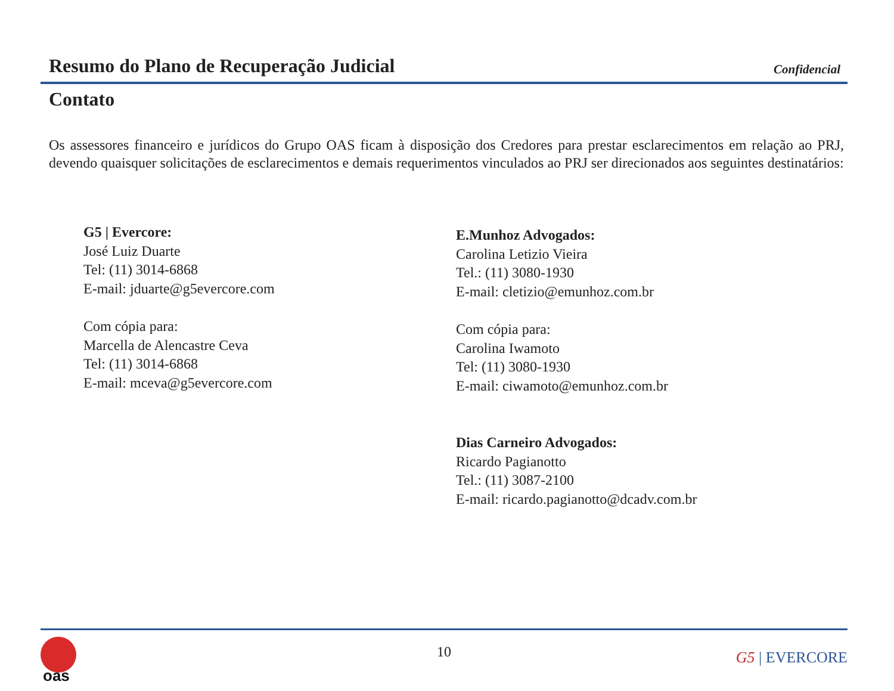Resumo do Plano de Recuperação Judicial
Confidencial
Contato
Os assessores financeiro e jurídicos do Grupo OAS ficam à disposição dos Credores para prestar esclarecimentos em relação ao PRJ, devendo quaisquer solicitações de esclarecimentos e demais requerimentos vinculados ao PRJ ser direcionados aos seguintes destinatários:
G5 | Evercore:
José Luiz Duarte
Tel: (11) 3014-6868
E-mail: jduarte@g5evercore.com
Com cópia para:
Marcella de Alencastre Ceva
Tel: (11) 3014-6868
E-mail: mceva@g5evercore.com
E.Munhoz Advogados:
Carolina Letizio Vieira
Tel.: (11) 3080-1930
E-mail: cletizio@emunhoz.com.br
Com cópia para:
Carolina Iwamoto
Tel: (11) 3080-1930
E-mail: ciwamoto@emunhoz.com.br
Dias Carneiro Advogados:
Ricardo Pagianotto
Tel.: (11) 3087-2100
E-mail: ricardo.pagianotto@dcadv.com.br
oas
10 G5 | EVERCORE